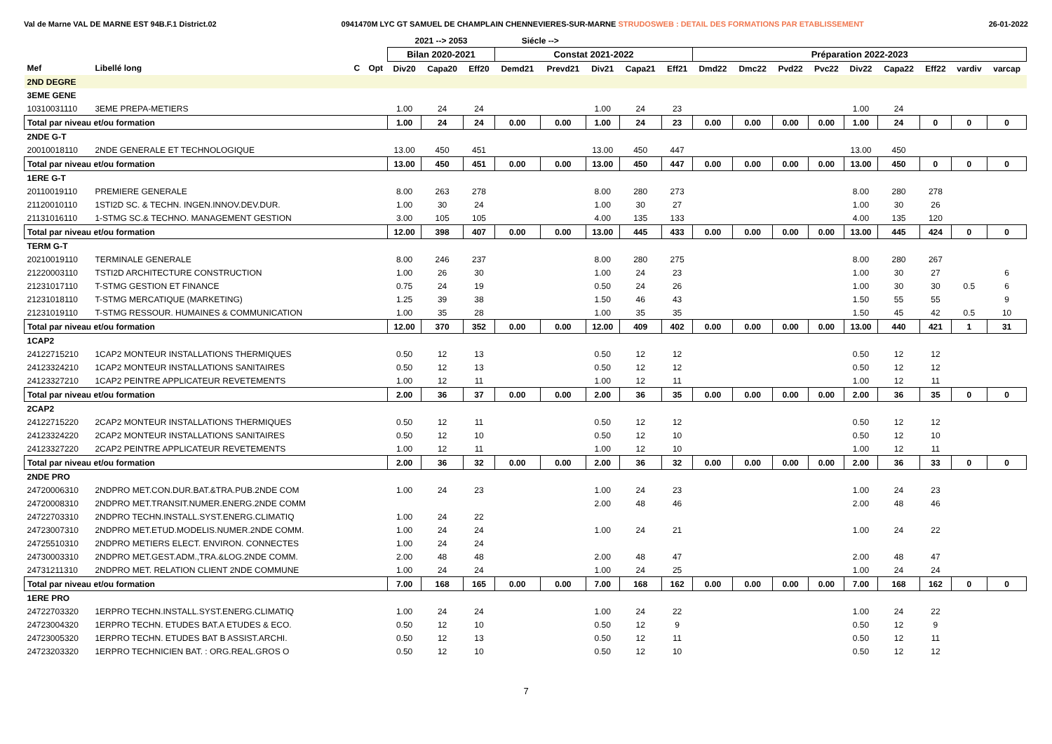Val de Marne VAL DE MARNE EST 94B.F.1 District.02 0941470M LYC GT SAMUEL DE CHAMPLAIN CHENNEVIERES-SUR-MARNE STRUDOSWEB : DETAIL DES FORMATIONS PAR ETABLISSEMENT 26-01-2022
| | | | | 2021 --> 2053 | | | Siécle --> | | | | | | | | | | | | | |
| --- | --- | --- | --- | --- | --- | --- | --- | --- | --- | --- | --- | --- | --- | --- | --- | --- | --- | --- | --- | --- |
| | | | | Bilan 2020-2021 | | | Constat 2021-2022 | | | | | Préparation 2022-2023 | | | | | | | | |
| Mef | Libellé long | C | Opt | Div20 | Capa20 | Eff20 | Demd21 | Prevd21 | Div21 | Capa21 | Eff21 | Dmd22 | Dmc22 | Pvd22 | Pvc22 | Div22 | Capa22 | Eff22 | vardiv | varcap |
| 2ND DEGRE | | | | | | | | | | | | | | | | | | | | |
| 3EME GENE | | | | | | | | | | | | | | | | | | | | |
| 10310031110 | 3EME PREPA-METIERS | | | 1.00 | 24 | 24 | | | 1.00 | 24 | 23 | | | | | 1.00 | 24 | | | |
| Total par niveau et/ou formation | | | | 1.00 | 24 | 24 | 0.00 | 0.00 | 1.00 | 24 | 23 | 0.00 | 0.00 | 0.00 | 0.00 | 1.00 | 24 | 0 | 0 | 0 |
| 2NDE G-T | | | | | | | | | | | | | | | | | | | | |
| 20010018110 | 2NDE GENERALE ET TECHNOLOGIQUE | | | 13.00 | 450 | 451 | | | 13.00 | 450 | 447 | | | | | 13.00 | 450 | | | |
| Total par niveau et/ou formation | | | | 13.00 | 450 | 451 | 0.00 | 0.00 | 13.00 | 450 | 447 | 0.00 | 0.00 | 0.00 | 0.00 | 13.00 | 450 | 0 | 0 | 0 |
| 1ERE G-T | | | | | | | | | | | | | | | | | | | | |
| 20110019110 | PREMIERE GENERALE | | | 8.00 | 263 | 278 | | | 8.00 | 280 | 273 | | | | | 8.00 | 280 | 278 | | |
| 21120010110 | 1STI2D SC. & TECHN. INGEN.INNOV.DEV.DUR. | | | 1.00 | 30 | 24 | | | 1.00 | 30 | 27 | | | | | 1.00 | 30 | 26 | | |
| 21131016110 | 1-STMG SC.& TECHNO. MANAGEMENT GESTION | | | 3.00 | 105 | 105 | | | 4.00 | 135 | 133 | | | | | 4.00 | 135 | 120 | | |
| Total par niveau et/ou formation | | | | 12.00 | 398 | 407 | 0.00 | 0.00 | 13.00 | 445 | 433 | 0.00 | 0.00 | 0.00 | 0.00 | 13.00 | 445 | 424 | 0 | 0 |
| TERM G-T | | | | | | | | | | | | | | | | | | | | |
| 20210019110 | TERMINALE GENERALE | | | 8.00 | 246 | 237 | | | 8.00 | 280 | 275 | | | | | 8.00 | 280 | 267 | | |
| 21220003110 | TSTI2D ARCHITECTURE CONSTRUCTION | | | 1.00 | 26 | 30 | | | 1.00 | 24 | 23 | | | | | 1.00 | 30 | 27 | | 6 |
| 21231017110 | T-STMG GESTION ET FINANCE | | | 0.75 | 24 | 19 | | | 0.50 | 24 | 26 | | | | | 1.00 | 30 | 30 | 0.5 | 6 |
| 21231018110 | T-STMG MERCATIQUE (MARKETING) | | | 1.25 | 39 | 38 | | | 1.50 | 46 | 43 | | | | | 1.50 | 55 | 55 | | 9 |
| 21231019110 | T-STMG RESSOUR. HUMAINES & COMMUNICATION | | | 1.00 | 35 | 28 | | | 1.00 | 35 | 35 | | | | | 1.50 | 45 | 42 | 0.5 | 10 |
| Total par niveau et/ou formation | | | | 12.00 | 370 | 352 | 0.00 | 0.00 | 12.00 | 409 | 402 | 0.00 | 0.00 | 0.00 | 0.00 | 13.00 | 440 | 421 | 1 | 31 |
| 1CAP2 | | | | | | | | | | | | | | | | | | | | |
| 24122715210 | 1CAP2 MONTEUR INSTALLATIONS THERMIQUES | | | 0.50 | 12 | 13 | | | 0.50 | 12 | 12 | | | | | 0.50 | 12 | 12 | | |
| 24123324210 | 1CAP2 MONTEUR INSTALLATIONS SANITAIRES | | | 0.50 | 12 | 13 | | | 0.50 | 12 | 12 | | | | | 0.50 | 12 | 12 | | |
| 24123327210 | 1CAP2 PEINTRE APPLICATEUR REVETEMENTS | | | 1.00 | 12 | 11 | | | 1.00 | 12 | 11 | | | | | 1.00 | 12 | 11 | | |
| Total par niveau et/ou formation | | | | 2.00 | 36 | 37 | 0.00 | 0.00 | 2.00 | 36 | 35 | 0.00 | 0.00 | 0.00 | 0.00 | 2.00 | 36 | 35 | 0 | 0 |
| 2CAP2 | | | | | | | | | | | | | | | | | | | | |
| 24122715220 | 2CAP2 MONTEUR INSTALLATIONS THERMIQUES | | | 0.50 | 12 | 11 | | | 0.50 | 12 | 12 | | | | | 0.50 | 12 | 12 | | |
| 24123324220 | 2CAP2 MONTEUR INSTALLATIONS SANITAIRES | | | 0.50 | 12 | 10 | | | 0.50 | 12 | 10 | | | | | 0.50 | 12 | 10 | | |
| 24123327220 | 2CAP2 PEINTRE APPLICATEUR REVETEMENTS | | | 1.00 | 12 | 11 | | | 1.00 | 12 | 10 | | | | | 1.00 | 12 | 11 | | |
| Total par niveau et/ou formation | | | | 2.00 | 36 | 32 | 0.00 | 0.00 | 2.00 | 36 | 32 | 0.00 | 0.00 | 0.00 | 0.00 | 2.00 | 36 | 33 | 0 | 0 |
| 2NDE PRO | | | | | | | | | | | | | | | | | | | | |
| 24720006310 | 2NDPRO MET.CON.DUR.BAT.&TRA.PUB.2NDE COM | | | 1.00 | 24 | 23 | | | 1.00 | 24 | 23 | | | | | 1.00 | 24 | 23 | | |
| 24720008310 | 2NDPRO MET.TRANSIT.NUMER.ENERG.2NDE COMM | | | | | | | | 2.00 | 48 | 46 | | | | | 2.00 | 48 | 46 | | |
| 24722703310 | 2NDPRO TECHN.INSTALL.SYST.ENERG.CLIMATIQ | | | 1.00 | 24 | 22 | | | | | | | | | | | | | | |
| 24723007310 | 2NDPRO MET.ETUD.MODELIS.NUMER.2NDE COMM. | | | 1.00 | 24 | 24 | | | 1.00 | 24 | 21 | | | | | 1.00 | 24 | 22 | | |
| 24725510310 | 2NDPRO METIERS ELECT. ENVIRON. CONNECTES | | | 1.00 | 24 | 24 | | | | | | | | | | | | | | |
| 24730003310 | 2NDPRO MET.GEST.ADM.,TRA.&LOG.2NDE COMM. | | | 2.00 | 48 | 48 | | | 2.00 | 48 | 47 | | | | | 2.00 | 48 | 47 | | |
| 24731211310 | 2NDPRO MET. RELATION CLIENT 2NDE COMMUNE | | | 1.00 | 24 | 24 | | | 1.00 | 24 | 25 | | | | | 1.00 | 24 | 24 | | |
| Total par niveau et/ou formation | | | | 7.00 | 168 | 165 | 0.00 | 0.00 | 7.00 | 168 | 162 | 0.00 | 0.00 | 0.00 | 0.00 | 7.00 | 168 | 162 | 0 | 0 |
| 1ERE PRO | | | | | | | | | | | | | | | | | | | | |
| 24722703320 | 1ERPRO TECHN.INSTALL.SYST.ENERG.CLIMATIQ | | | 1.00 | 24 | 24 | | | 1.00 | 24 | 22 | | | | | 1.00 | 24 | 22 | | |
| 24723004320 | 1ERPRO TECHN. ETUDES BAT.A ETUDES & ECO. | | | 0.50 | 12 | 10 | | | 0.50 | 12 | 9 | | | | | 0.50 | 12 | 9 | | |
| 24723005320 | 1ERPRO TECHN. ETUDES BAT B ASSIST.ARCHI. | | | 0.50 | 12 | 13 | | | 0.50 | 12 | 11 | | | | | 0.50 | 12 | 11 | | |
| 24723203320 | 1ERPRO TECHNICIEN BAT. : ORG.REAL.GROS O | | | 0.50 | 12 | 10 | | | 0.50 | 12 | 10 | | | | | 0.50 | 12 | 12 | | |
7